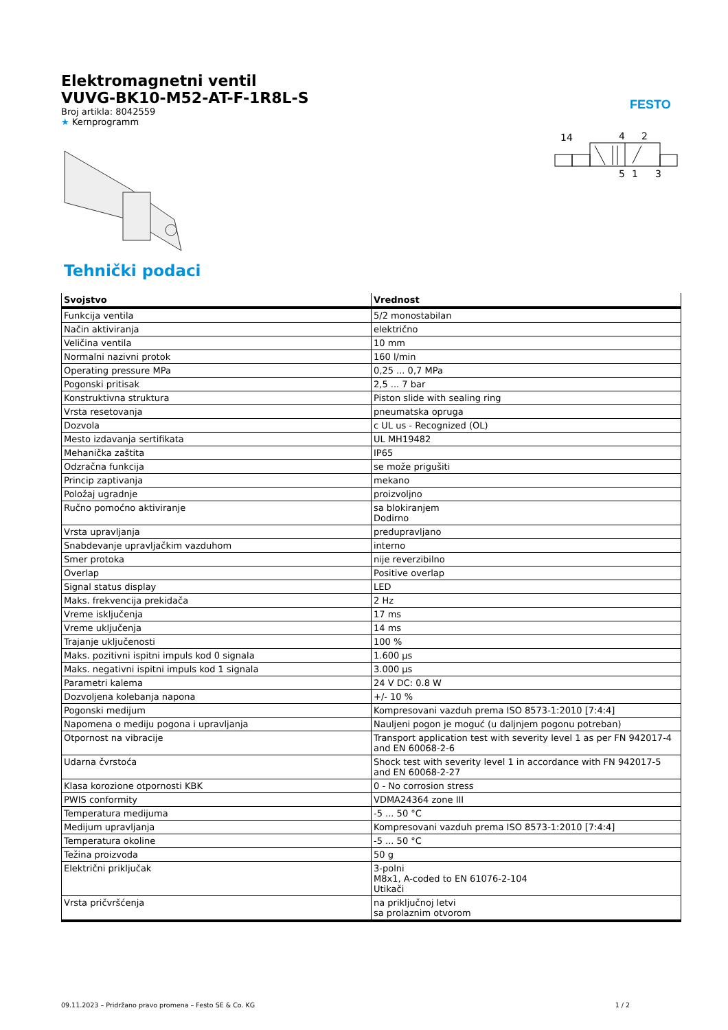FESTO
14
4
2
5
1
3
Elektromagnetni ventil
VUVG-BK10-M52-AT-F-1R8L-S
Broj artikla: 8042559
★ Kernprogramm
Tehnički podaci
| Svojstvo | Vrednost |
| --- | --- |
| Funkcija ventila | 5/2 monostabilan |
| Način aktiviranja | električno |
| Veličina ventila | 10 mm |
| Normalni nazivni protok | 160 l/min |
| Operating pressure MPa | 0,25 ... 0,7 MPa |
| Pogonski pritisak | 2,5 ... 7 bar |
| Konstruktivna struktura | Piston slide with sealing ring |
| Vrsta resetovanja | pneumatska opruga |
| Dozvola | c UL us - Recognized (OL) |
| Mesto izdavanja sertifikata | UL MH19482 |
| Mehanička zaštita | IP65 |
| Odzračna funkcija | se može prigušiti |
| Princip zaptivanja | mekano |
| Položaj ugradnje | proizvoljno |
| Ručno pomoćno aktiviranje | sa blokiranjem Dodirno |
| Vrsta upravljanja | predupravljano |
| Snabdevanje upravljačkim vazduhom | interno |
| Smer protoka | nije reverzibilno |
| Overlap | Positive overlap |
| Signal status display | LED |
| Maks. frekvencija prekidača | 2 Hz |
| Vreme isključenja | 17 ms |
| Vreme uključenja | 14 ms |
| Trajanje uključenosti | 100 % |
| Maks. pozitivni ispitni impuls kod 0 signala | 1.600 µs |
| Maks. negativni ispitni impuls kod 1 signala | 3.000 µs |
| Parametri kalema | 24 V DC: 0.8 W |
| Dozvoljena kolebanja napona | +/- 10 % |
| Pogonski medijum | Kompresovani vazduh prema ISO 8573-1:2010 [7:4:4] |
| Napomena o mediju pogona i upravljanja | Nauljeni pogon je moguć (u daljnjem pogonu potreban) |
| Otpornost na vibracije | Transport application test with severity level 1 as per FN 942017-4 and EN 60068-2-6 |
| Udarna čvrstoća | Shock test with severity level 1 in accordance with FN 942017-5 and EN 60068-2-27 |
| Klasa korozione otpornosti KBK | 0 - No corrosion stress |
| PWIS conformity | VDMA24364 zone III |
| Temperatura medijuma | -5 ... 50 °C |
| Medijum upravljanja | Kompresovani vazduh prema ISO 8573-1:2010 [7:4:4] |
| Temperatura okoline | -5 ... 50 °C |
| Težina proizvoda | 50 g |
| Električni priključak | 3-polni M8x1, A-coded to EN 61076-2-104 Utikači |
| Vrsta pričvršćenja | na priključnoj letvi sa prolaznim otvorom |
09.11.2023 – Pridržano pravo promena – Festo SE & Co. KG 1 / 2